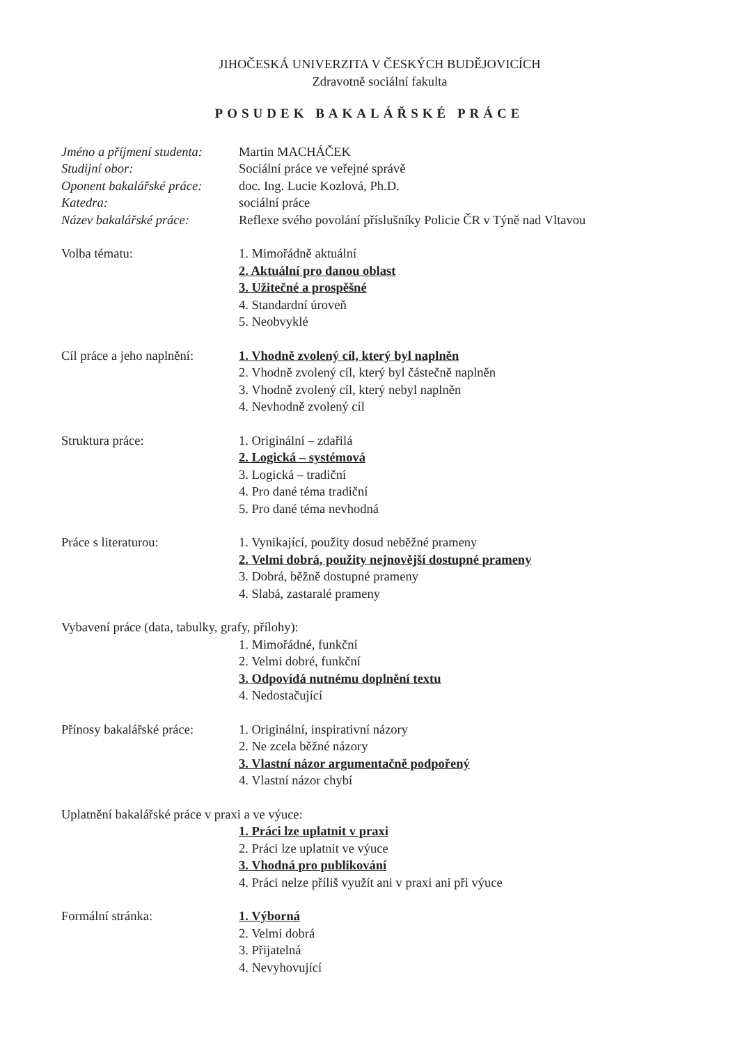JIHOČESKÁ UNIVERZITA V ČESKÝCH BUDĚJOVICÍCH
Zdravotně sociální fakulta
POSUDEK BAKALÁŘSKÉ PRÁCE
Jméno a příjmení studenta:
Martin MACHÁČEK
Studijní obor: Sociální práce ve veřejné správě
Oponent bakalářské práce:
doc. Ing. Lucie Kozlová, Ph.D.
Katedra: sociální práce
Název bakalářské práce:
Reflexe svého povolání příslušníky Policie ČR v Týně nad Vltavou
Volba tématu: 1. Mimořádně aktuální
2. Aktuální pro danou oblast
3. Užitečné a prospěšné
4. Standardní úroveň
5. Neobvyklé
Cíl práce a jeho naplnění:
1. Vhodně zvolený cíl, který byl naplněn
2. Vhodně zvolený cíl, který byl částečně naplněn
3. Vhodně zvolený cíl, který nebyl naplněn
4. Nevhodně zvolený cíl
Struktura práce: 1. Originální – zdařilá
2. Logická – systémová
3. Logická – tradiční
4. Pro dané téma tradiční
5. Pro dané téma nevhodná
Práce s literaturou: 1. Vynikající, použity dosud neběžné prameny
2. Velmi dobrá, použity nejnovější dostupné prameny
3. Dobrá, běžně dostupné prameny
4. Slabá, zastaralé prameny
Vybavení práce (data, tabulky, grafy, přílohy):
1. Mimořádné, funkční
2. Velmi dobré, funkční
3. Odpovídá nutnému doplnění textu
4. Nedostačující
Přínosy bakalářské práce:
1. Originální, inspirativní názory
2. Ne zcela běžné názory
3. Vlastní názor argumentačně podpořený
4. Vlastní názor chybí
Uplatnění bakalářské práce v praxi a ve výuce:
1. Práci lze uplatnit v praxi
2. Práci lze uplatnit ve výuce
3. Vhodná pro publikování
4. Práci nelze příliš využít ani v praxi ani při výuce
Formální stránka: 1. Výborná
2. Velmi dobrá
3. Přijatelná
4. Nevyhovující